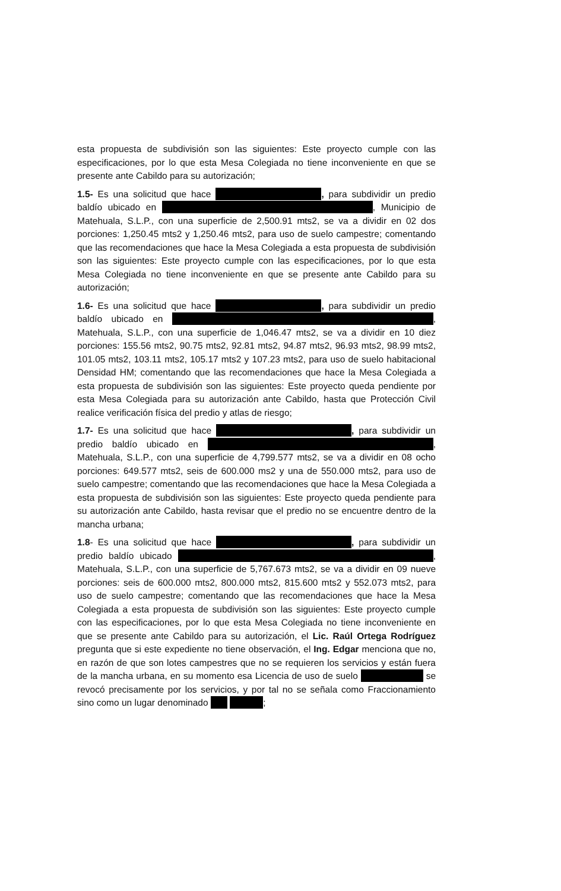esta propuesta de subdivisión son las siguientes: Este proyecto cumple con las especificaciones, por lo que esta Mesa Colegiada no tiene inconveniente en que se presente ante Cabildo para su autorización;
1.5- Es una solicitud que hace , para subdividir un predio baldío ubicado en , Municipio de Matehuala, S.L.P., con una superficie de 2,500.91 mts2, se va a dividir en 02 dos porciones: 1,250.45 mts2 y 1,250.46 mts2, para uso de suelo campestre; comentando que las recomendaciones que hace la Mesa Colegiada a esta propuesta de subdivisión son las siguientes: Este proyecto cumple con las especificaciones, por lo que esta Mesa Colegiada no tiene inconveniente en que se presente ante Cabildo para su autorización;
1.6- Es una solicitud que hace , para subdividir un predio baldío ubicado en , Matehuala, S.L.P., con una superficie de 1,046.47 mts2, se va a dividir en 10 diez porciones: 155.56 mts2, 90.75 mts2, 92.81 mts2, 94.87 mts2, 96.93 mts2, 98.99 mts2, 101.05 mts2, 103.11 mts2, 105.17 mts2 y 107.23 mts2, para uso de suelo habitacional Densidad HM; comentando que las recomendaciones que hace la Mesa Colegiada a esta propuesta de subdivisión son las siguientes: Este proyecto queda pendiente por esta Mesa Colegiada para su autorización ante Cabildo, hasta que Protección Civil realice verificación física del predio y atlas de riesgo;
1.7- Es una solicitud que hace , para subdividir un predio baldío ubicado en , Matehuala, S.L.P., con una superficie de 4,799.577 mts2, se va a dividir en 08 ocho porciones: 649.577 mts2, seis de 600.000 ms2 y una de 550.000 mts2, para uso de suelo campestre; comentando que las recomendaciones que hace la Mesa Colegiada a esta propuesta de subdivisión son las siguientes: Este proyecto queda pendiente para su autorización ante Cabildo, hasta revisar que el predio no se encuentre dentro de la mancha urbana;
1.8- Es una solicitud que hace , para subdividir un predio baldío ubicado , Matehuala, S.L.P., con una superficie de 5,767.673 mts2, se va a dividir en 09 nueve porciones: seis de 600.000 mts2, 800.000 mts2, 815.600 mts2 y 552.073 mts2, para uso de suelo campestre; comentando que las recomendaciones que hace la Mesa Colegiada a esta propuesta de subdivisión son las siguientes: Este proyecto cumple con las especificaciones, por lo que esta Mesa Colegiada no tiene inconveniente en que se presente ante Cabildo para su autorización, el Lic. Raúl Ortega Rodríguez pregunta que si este expediente no tiene observación, el Ing. Edgar menciona que no, en razón de que son lotes campestres que no se requieren los servicios y están fuera de la mancha urbana, en su momento esa Licencia de uso de suelo se revocó precisamente por los servicios, y por tal no se señala como Fraccionamiento sino como un lugar denominado ;